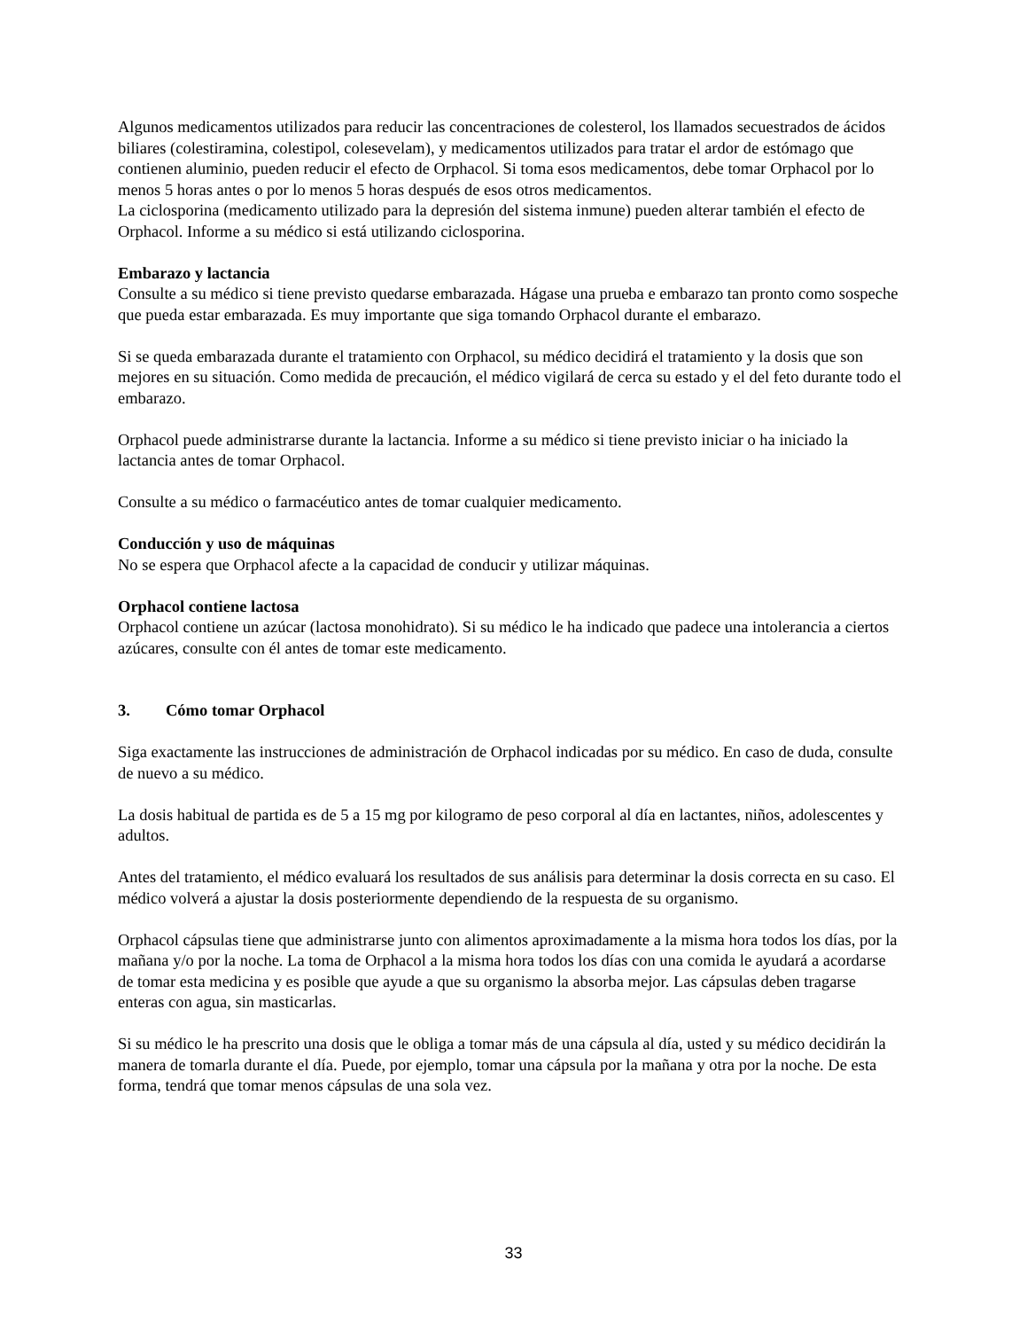Algunos medicamentos utilizados para reducir las concentraciones de colesterol, los llamados secuestrados de ácidos biliares (colestiramina, colestipol, colesevelam), y medicamentos utilizados para tratar el ardor de estómago que contienen aluminio, pueden reducir el efecto de Orphacol. Si toma esos medicamentos, debe tomar Orphacol por lo menos 5 horas antes o por lo menos 5 horas después de esos otros medicamentos.
La ciclosporina (medicamento utilizado para la depresión del sistema inmune) pueden alterar también el efecto de Orphacol. Informe a su médico si está utilizando ciclosporina.
Embarazo y lactancia
Consulte a su médico si tiene previsto quedarse embarazada. Hágase una prueba e embarazo tan pronto como sospeche que pueda estar embarazada. Es muy importante que siga tomando Orphacol durante el embarazo.
Si se queda embarazada durante el tratamiento con Orphacol, su médico decidirá el tratamiento y la dosis que son mejores en su situación. Como medida de precaución, el médico vigilará de cerca su estado y el del feto durante todo el embarazo.
Orphacol puede administrarse durante la lactancia. Informe a su médico si tiene previsto iniciar o ha iniciado la lactancia antes de tomar Orphacol.
Consulte a su médico o farmacéutico antes de tomar cualquier medicamento.
Conducción y uso de máquinas
No se espera que Orphacol afecte a la capacidad de conducir y utilizar máquinas.
Orphacol contiene lactosa
Orphacol contiene un azúcar (lactosa monohidrato). Si su médico le ha indicado que padece una intolerancia a ciertos azúcares, consulte con él antes de tomar este medicamento.
3. Cómo tomar Orphacol
Siga exactamente las instrucciones de administración de Orphacol indicadas por su médico. En caso de duda, consulte de nuevo a su médico.
La dosis habitual de partida es de 5 a 15 mg por kilogramo de peso corporal al día en lactantes, niños, adolescentes y adultos.
Antes del tratamiento, el médico evaluará los resultados de sus análisis para determinar la dosis correcta en su caso. El médico volverá a ajustar la dosis posteriormente dependiendo de la respuesta de su organismo.
Orphacol cápsulas tiene que administrarse junto con alimentos aproximadamente a la misma hora todos los días, por la mañana y/o por la noche. La toma de Orphacol a la misma hora todos los días con una comida le ayudará a acordarse de tomar esta medicina y es posible que ayude a que su organismo la absorba mejor. Las cápsulas deben tragarse enteras con agua, sin masticarlas.
Si su médico le ha prescrito una dosis que le obliga a tomar más de una cápsula al día, usted y su médico decidirán la manera de tomarla durante el día. Puede, por ejemplo, tomar una cápsula por la mañana y otra por la noche. De esta forma, tendrá que tomar menos cápsulas de una sola vez.
33